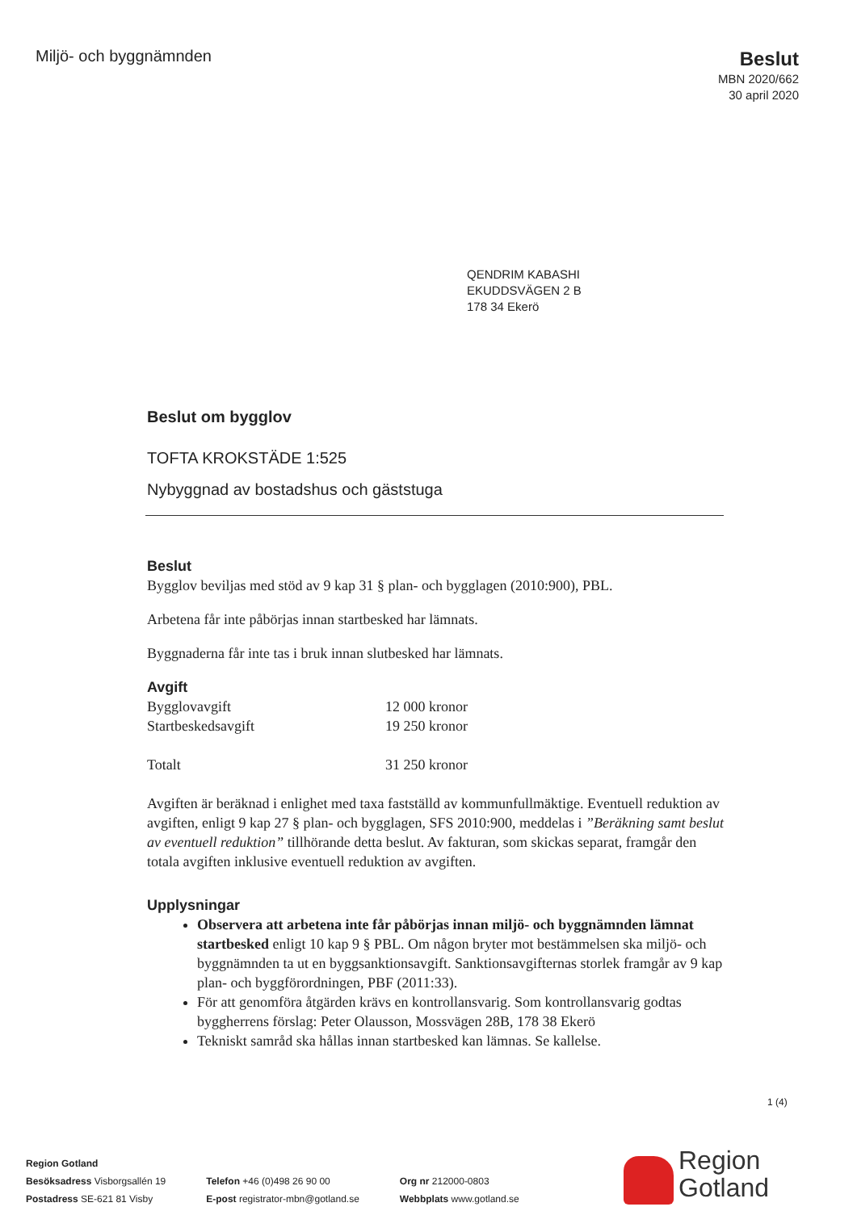Miljö- och byggnämnden
Beslut
MBN 2020/662
30 april 2020
QENDRIM KABASHI
EKUDDSVÄGEN 2 B
178 34 Ekerö
Beslut om bygglov
TOFTA KROKSTÄDE 1:525
Nybyggnad av bostadshus och gäststuga
Beslut
Bygglov beviljas med stöd av 9 kap 31 § plan- och bygglagen (2010:900), PBL.
Arbetena får inte påbörjas innan startbesked har lämnats.
Byggnaderna får inte tas i bruk innan slutbesked har lämnats.
Avgift
| Bygglovavgift | 12 000 kronor |
| Startbeskedsavgift | 19 250 kronor |
| Totalt | 31 250 kronor |
Avgiften är beräknad i enlighet med taxa fastställd av kommunfullmäktige. Eventuell reduktion av avgiften, enligt 9 kap 27 § plan- och bygglagen, SFS 2010:900, meddelas i ”Beräkning samt beslut av eventuell reduktion” tillhörande detta beslut. Av fakturan, som skickas separat, framgår den totala avgiften inklusive eventuell reduktion av avgiften.
Upplysningar
Observera att arbetena inte får påbörjas innan miljö- och byggnämnden lämnat startbesked enligt 10 kap 9 § PBL. Om någon bryter mot bestämmelsen ska miljö- och byggnämnden ta ut en byggsanktionsavgift. Sanktionsavgifternas storlek framgår av 9 kap plan- och byggförordningen, PBF (2011:33).
För att genomföra åtgärden krävs en kontrollansvarig. Som kontrollansvarig godtas byggherrens förslag: Peter Olausson, Mossvägen 28B, 178 38 Ekerö
Tekniskt samråd ska hållas innan startbesked kan lämnas. Se kallelse.
1 (4)
Region Gotland
Besöksadress Visborgsallén 19
Postadress SE-621 81 Visby
Telefon +46 (0)498 26 90 00
E-post registrator-mbn@gotland.se
Org nr 212000-0803
Webbplats www.gotland.se
Region
Gotland